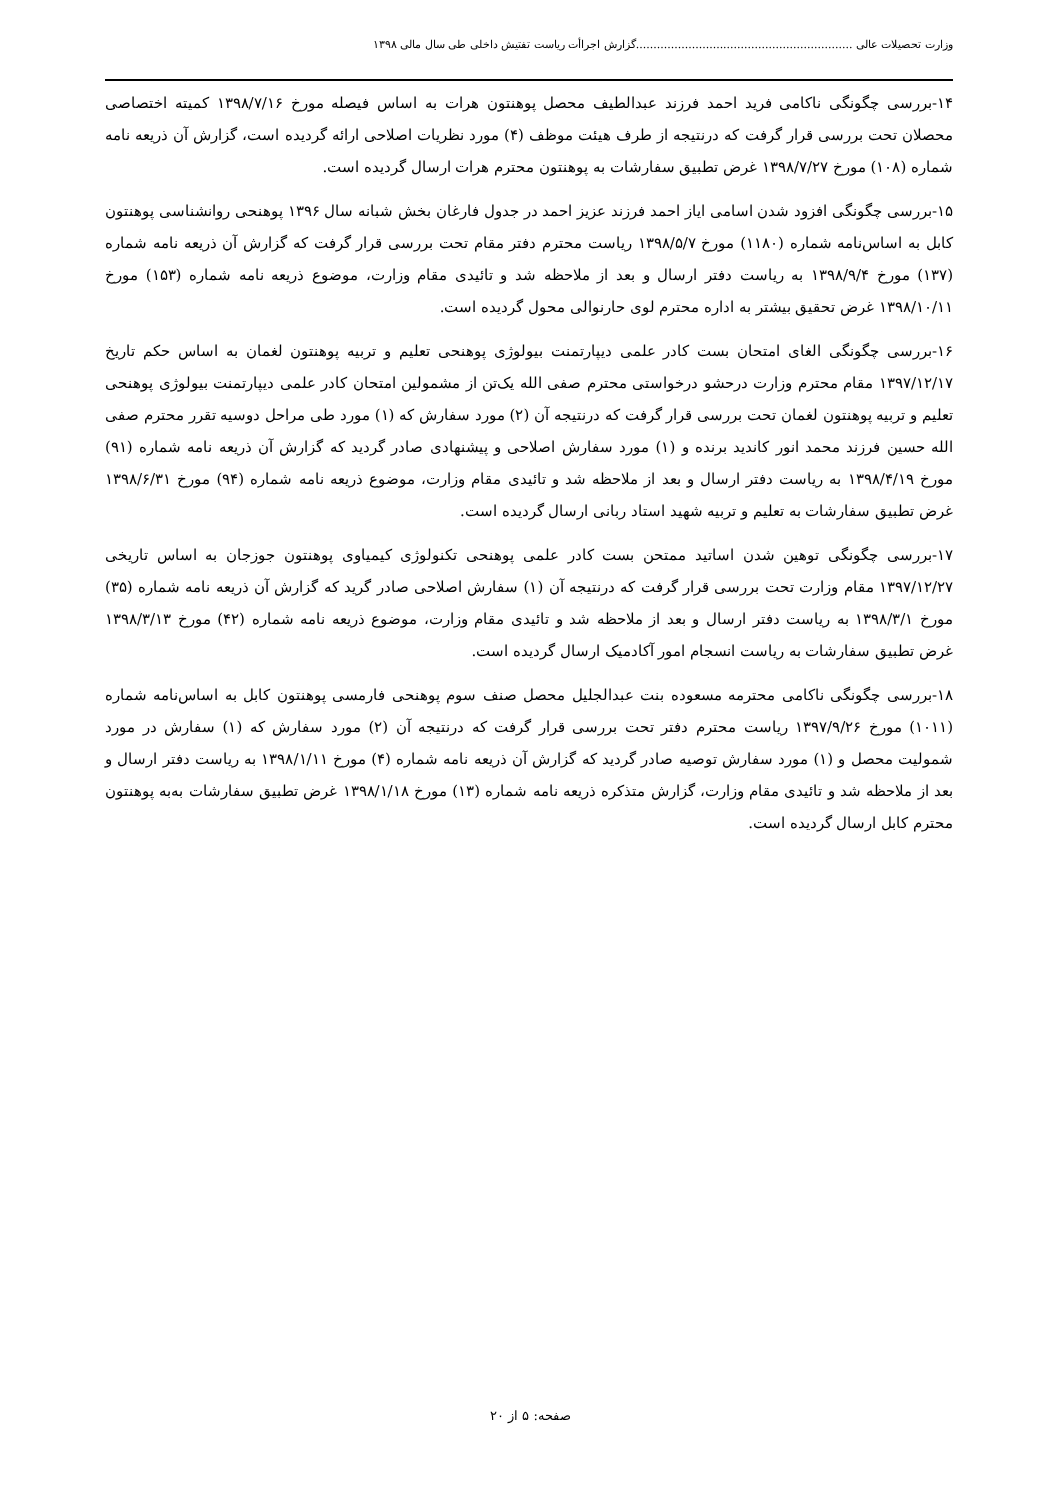وزارت تحصیلات عالی ..............................................................گزارش اجراأت ریاست تفتیش داخلی طی سال مالی ۱۳۹۸
۱۴-بررسی چگونگی ناکامی فرید احمد فرزند عبدالطیف محصل پوهنتون هرات به اساس فیصله مورخ ۱۳۹۸/۷/۱۶ کمیته اختصاصی محصلان تحت بررسی قرار گرفت که درنتیجه از طرف هیئت موظف (۴) مورد نظریات اصلاحی ارائه گردیده است، گزارش آن ذریعه نامه شماره (۱۰۸) مورخ ۱۳۹۸/۷/۲۷ غرض تطبیق سفارشات به پوهنتون محترم هرات ارسال گردیده است.
۱۵-بررسی چگونگی افزود شدن اسامی ایاز احمد فرزند عزیز احمد در جدول فارغان بخش شبانه سال ۱۳۹۶ پوهنحی روانشناسی پوهنتون کابل به اساس‌نامه شماره (۱۱۸۰) مورخ ۱۳۹۸/۵/۷ ریاست محترم دفتر مقام تحت بررسی قرار گرفت که گزارش آن ذریعه نامه شماره (۱۳۷) مورخ ۱۳۹۸/۹/۴ به ریاست دفتر ارسال و بعد از ملاحظه شد و تائیدی مقام وزارت، موضوع ذریعه نامه شماره (۱۵۳) مورخ ۱۳۹۸/۱۰/۱۱ غرض تحقیق بیشتر به اداره محترم لوی حارنوالی محول گردیده است.
۱۶-بررسی چگونگی الغای امتحان بست کادر علمی دیپارتمنت بیولوژی پوهنحی تعلیم و تربیه پوهنتون لغمان به اساس حکم تاریخ ۱۳۹۷/۱۲/۱۷ مقام محترم وزارت درحشو درخواستی محترم صفی الله یک‌تن از مشمولین امتحان کادر علمی دیپارتمنت بیولوژی پوهنحی تعلیم و تربیه پوهنتون لغمان تحت بررسی قرار گرفت که درنتیجه آن (۲) مورد سفارش که (۱) مورد طی مراحل دوسیه تقرر محترم صفی الله حسین فرزند محمد انور کاندید برنده و (۱) مورد سفارش اصلاحی و پیشنهادی صادر گردید که گزارش آن ذریعه نامه شماره (۹۱) مورخ ۱۳۹۸/۴/۱۹ به ریاست دفتر ارسال و بعد از ملاحظه شد و تائیدی مقام وزارت، موضوع ذریعه نامه شماره (۹۴) مورخ ۱۳۹۸/۶/۳۱ غرض تطبیق سفارشات به تعلیم و تربیه شهید استاد ربانی ارسال گردیده است.
۱۷-بررسی چگونگی توهین شدن اساتید ممتحن بست کادر علمی پوهنحی تکنولوژی کیمیاوی پوهنتون جوزجان به اساس تاریخی ۱۳۹۷/۱۲/۲۷ مقام وزارت تحت بررسی قرار گرفت که درنتیجه آن (۱) سفارش اصلاحی صادر گرید که گزارش آن ذریعه نامه شماره (۳۵) مورخ ۱۳۹۸/۳/۱ به ریاست دفتر ارسال و بعد از ملاحظه شد و تائیدی مقام وزارت، موضوع ذریعه نامه شماره (۴۲) مورخ ۱۳۹۸/۳/۱۳ غرض تطبیق سفارشات به ریاست انسجام امور آکادمیک ارسال گردیده است.
۱۸-بررسی چگونگی ناکامی محترمه مسعوده بنت عبدالجلیل محصل صنف سوم پوهنحی فارمسی پوهنتون کابل به اساس‌نامه شماره (۱۰۱۱) مورخ ۱۳۹۷/۹/۲۶ ریاست محترم دفتر تحت بررسی قرار گرفت که درنتیجه آن (۲) مورد سفارش که (۱) سفارش در مورد شمولیت محصل و (۱) مورد سفارش توصیه صادر گردید که گزارش آن ذریعه نامه شماره (۴) مورخ ۱۳۹۸/۱/۱۱ به ریاست دفتر ارسال و بعد از ملاحظه شد و تائیدی مقام وزارت، گزارش متذکره ذریعه نامه شماره (۱۳) مورخ ۱۳۹۸/۱/۱۸ غرض تطبیق سفارشات به‌به پوهنتون محترم کابل ارسال گردیده است.
صفحه: ۵ از ۲۰